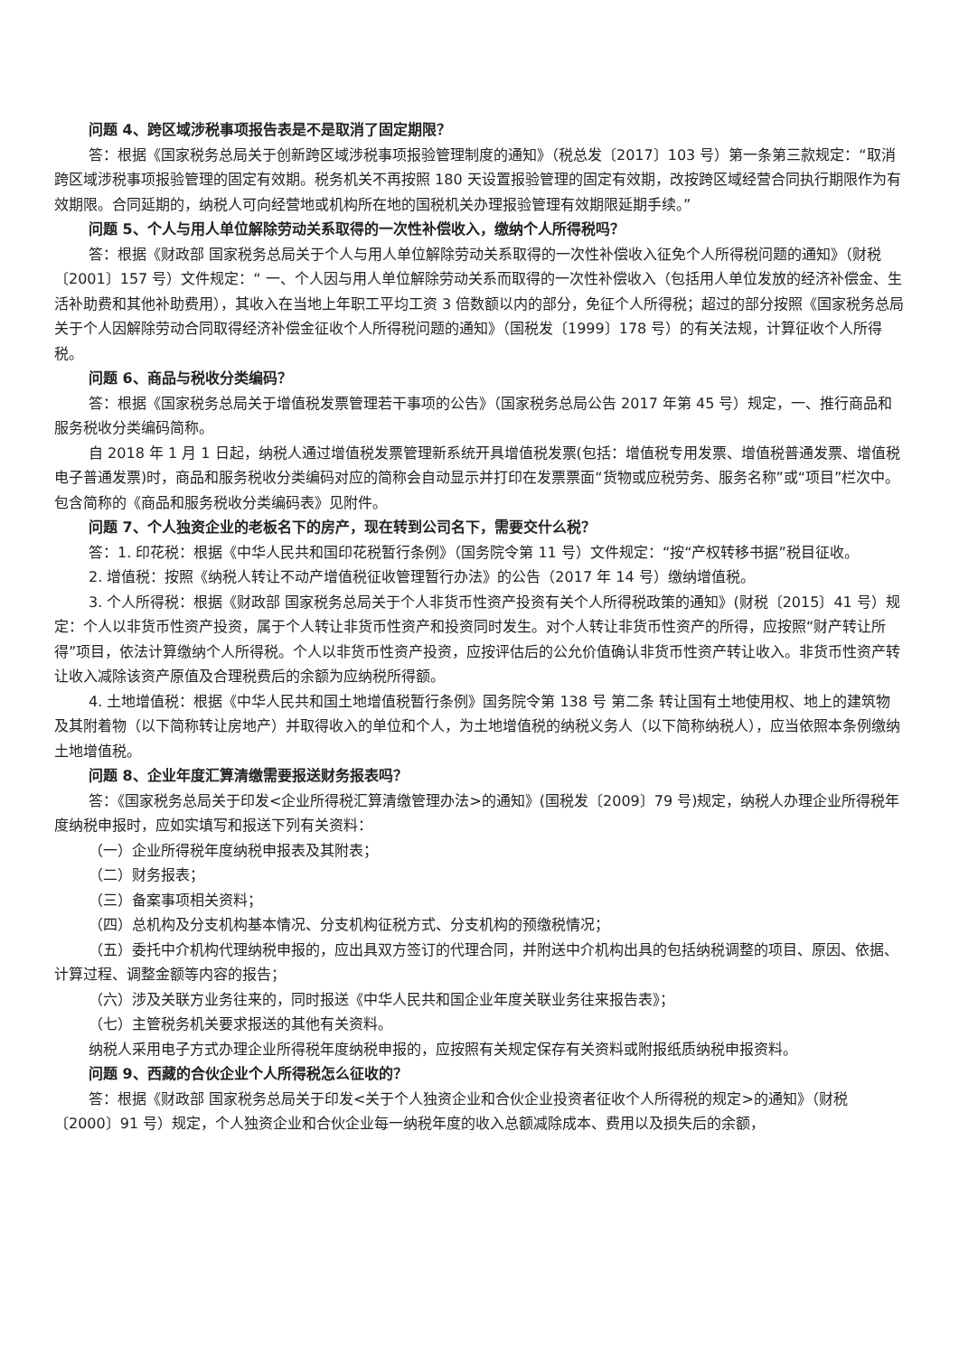问题 4、跨区域涉税事项报告表是不是取消了固定期限？
答：根据《国家税务总局关于创新跨区域涉税事项报验管理制度的通知》（税总发〔2017〕103 号）第一条第三款规定：“取消跨区域涉税事项报验管理的固定有效期。税务机关不再按照 180 天设置报验管理的固定有效期，改按跨区域经营合同执行期限作为有效期限。合同延期的，纳税人可向经营地或机构所在地的国税机关办理报验管理有效期限延期手续。”
问题 5、个人与用人单位解除劳动关系取得的一次性补偿收入，缴纳个人所得税吗？
答：根据《财政部 国家税务总局关于个人与用人单位解除劳动关系取得的一次性补偿收入征免个人所得税问题的通知》（财税〔2001〕157 号）文件规定：“ 一、个人因与用人单位解除劳动关系而取得的一次性补偿收入（包括用人单位发放的经济补偿金、生活补助费和其他补助费用），其收入在当地上年职工平均工资 3 倍数额以内的部分，免征个人所得税；超过的部分按照《国家税务总局关于个人因解除劳动合同取得经济补偿金征收个人所得税问题的通知》（国税发〔1999〕178 号）的有关法规，计算征收个人所得税。
问题 6、商品与税收分类编码？
答：根据《国家税务总局关于增值税发票管理若干事项的公告》（国家税务总局公告 2017 年第 45 号）规定，一、推行商品和服务税收分类编码简称。
自 2018 年 1 月 1 日起，纳税人通过增值税发票管理新系统开具增值税发票(包括：增值税专用发票、增值税普通发票、增值税电子普通发票)时，商品和服务税收分类编码对应的简称会自动显示并打印在发票票面“货物或应税劳务、服务名称”或“项目”栏次中。包含简称的《商品和服务税收分类编码表》见附件。
问题 7、个人独资企业的老板名下的房产，现在转到公司名下，需要交什么税？
答：1. 印花税：根据《中华人民共和国印花税暂行条例》（国务院令第 11 号）文件规定：“按“产权转移书据”税目征收。
2. 增值税：按照《纳税人转让不动产增值税征收管理暂行办法》的公告（2017 年 14 号）缴纳增值税。
3. 个人所得税：根据《财政部 国家税务总局关于个人非货币性资产投资有关个人所得税政策的通知》(财税〔2015〕41 号）规定：个人以非货币性资产投资，属于个人转让非货币性资产和投资同时发生。对个人转让非货币性资产的所得，应按照“财产转让所得”项目，依法计算缴纳个人所得税。个人以非货币性资产投资，应按评估后的公允价值确认非货币性资产转让收入。非货币性资产转让收入减除该资产原值及合理税费后的余额为应纳税所得额。
4. 土地增值税：根据《中华人民共和国土地增值税暂行条例》国务院令第 138 号 第二条 转让国有土地使用权、地上的建筑物及其附着物（以下简称转让房地产）并取得收入的单位和个人，为土地增值税的纳税义务人（以下简称纳税人），应当依照本条例缴纳土地增值税。
问题 8、企业年度汇算清缴需要报送财务报表吗？
答：《国家税务总局关于印发<企业所得税汇算清缴管理办法>的通知》(国税发〔2009〕79 号)规定，纳税人办理企业所得税年度纳税申报时，应如实填写和报送下列有关资料：
（一）企业所得税年度纳税申报表及其附表；
（二）财务报表；
（三）备案事项相关资料；
（四）总机构及分支机构基本情况、分支机构征税方式、分支机构的预缴税情况；
（五）委托中介机构代理纳税申报的，应出具双方签订的代理合同，并附送中介机构出具的包括纳税调整的项目、原因、依据、计算过程、调整金额等内容的报告；
（六）涉及关联方业务往来的，同时报送《中华人民共和国企业年度关联业务往来报告表》；
（七）主管税务机关要求报送的其他有关资料。
纳税人采用电子方式办理企业所得税年度纳税申报的，应按照有关规定保存有关资料或附报纸质纳税申报资料。
问题 9、西藏的合伙企业个人所得税怎么征收的？
答：根据《财政部 国家税务总局关于印发<关于个人独资企业和合伙企业投资者征收个人所得税的规定>的通知》（财税〔2000〕91 号）规定，个人独资企业和合伙企业每一纳税年度的收入总额减除成本、费用以及损失后的余额，